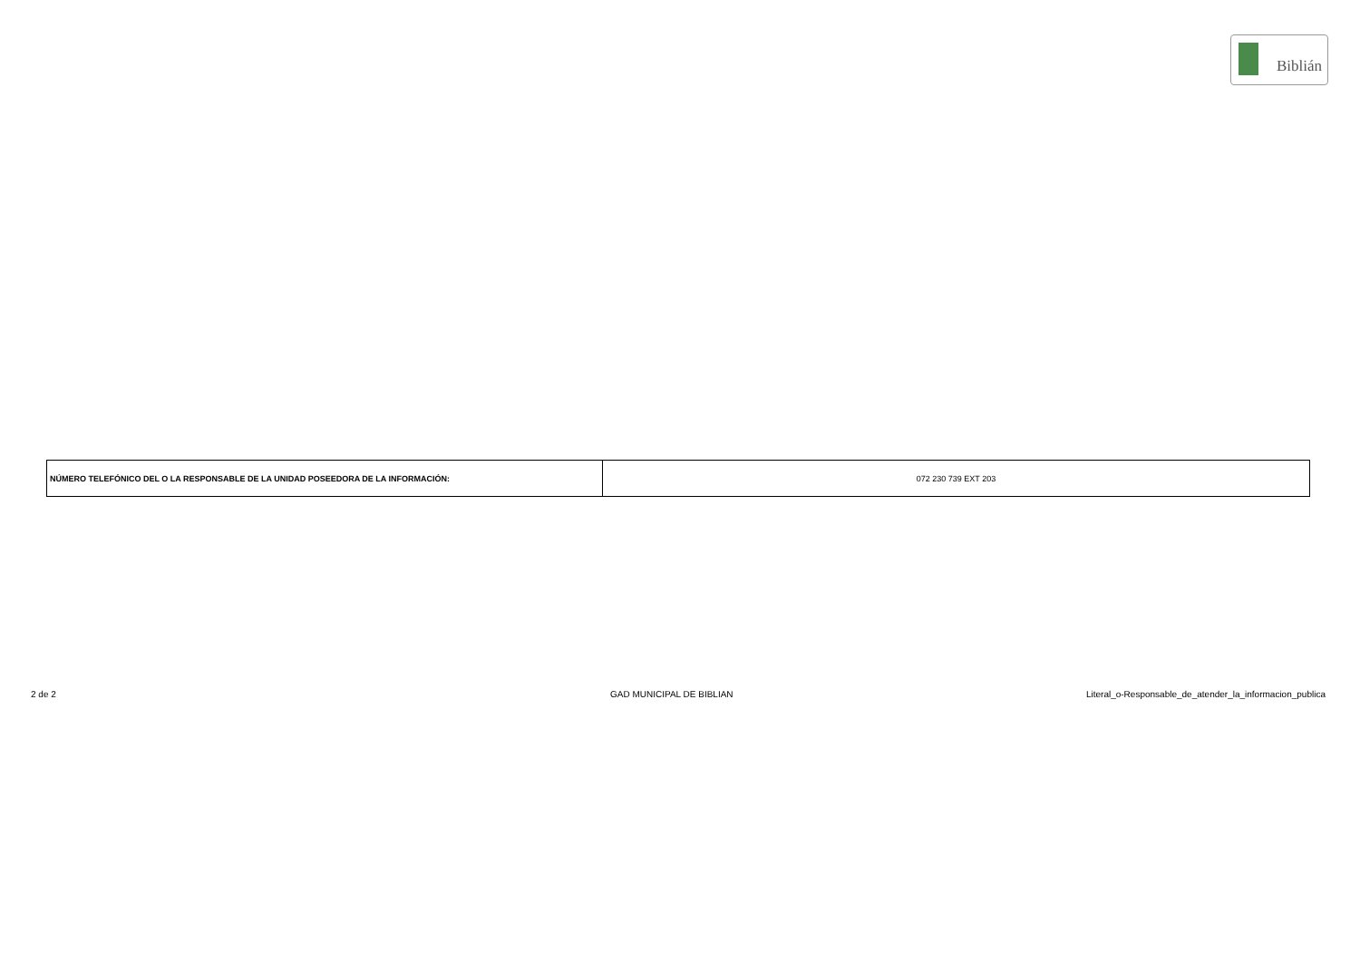Biblián
| NÚMERO TELEFÓNICO DEL O LA RESPONSABLE DE LA UNIDAD POSEEDORA DE LA INFORMACIÓN: | 072 230 739 EXT 203 |
2 de 2 GAD MUNICIPAL DE BIBLIAN
Literal_o-Responsable_de_atender_la_informacion_publica